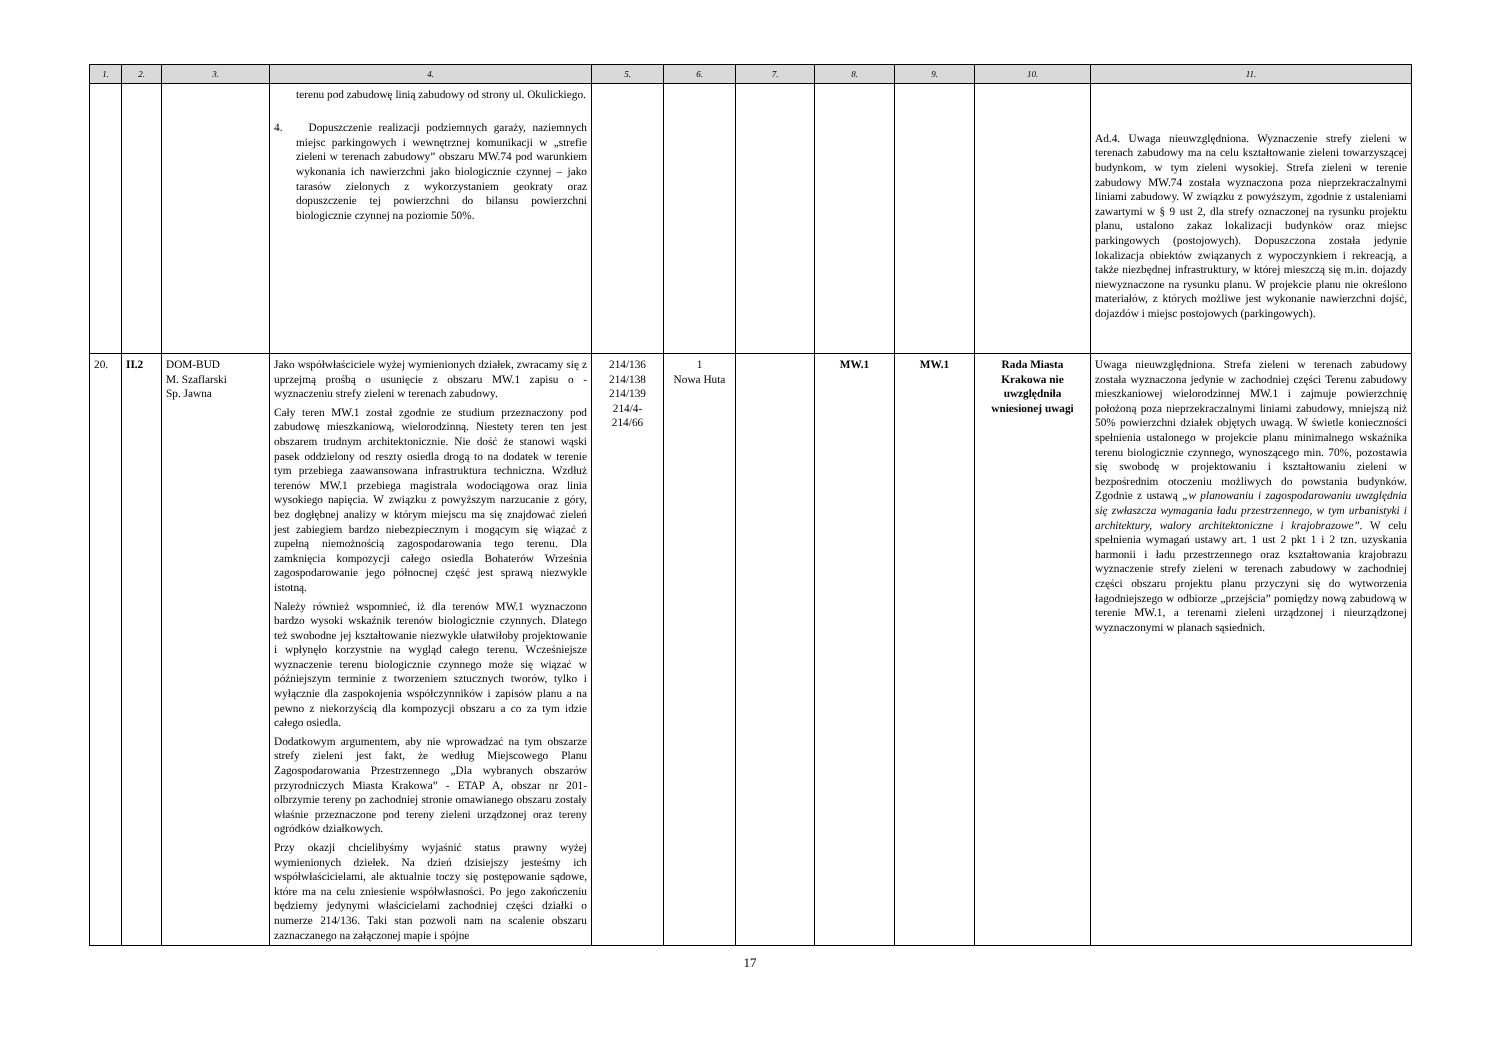| 1. | 2. | 3. | 4. | 5. | 6. | 7. | 8. | 9. | 10. | 11. |
| --- | --- | --- | --- | --- | --- | --- | --- | --- | --- | --- |
| | | | terenu pod zabudowę linią zabudowy od strony ul. Okulickiego. 4. Dopuszczenie realizacji podziemnych garaży, naziemnych miejsc parkingowych i wewnętrznej komunikacji w „strefie zieleni w terenach zabudowy” obszaru MW.74 pod warunkiem wykonania ich nawierzchni jako biologicznie czynnej – jako tarasów zielonych z wykorzystaniem geokraty oraz dopuszczenie tej powierzchni do bilansu powierzchni biologicznie czynnej na poziomie 50%. | | | | | | | Ad.4. Uwaga nieuwzględniona. Wyznaczenie strefy zieleni w terenach zabudowy ma na celu kształtowanie zieleni towarzyszącej budynkom, w tym zieleni wysokiej. Strefa zieleni w terenie zabudowy MW.74 została wyznaczona poza nieprzekraczalnymi liniami zabudowy. W związku z powyższym, zgodnie z ustaleniami zawartymi w § 9 ust 2, dla strefy oznaczonej na rysunku projektu planu, ustalono zakaz lokalizacji budynków oraz miejsc parkingowych (postojowych). Dopuszczona została jedynie lokalizacja obiektów związanych z wypoczynkiem i rekreacją, a także niezbędnej infrastruktury, w której mieszczą się m.in. dojazdy niewyznaczone na rysunku planu. W projekcie planu nie określono materiałów, z których możliwe jest wykonanie nawierzchni dojść, dojazdów i miejsc postojowych (parkingowych). |
| 20. | II.2 | DOM-BUD M. Szaflarski Sp. Jawna | Jako współwłaściciele wyżej wymienionych działek, zwracamy się z uprzejmą prośbą o usunięcie z obszaru MW.1 zapisu o - wyznaczeniu strefy zieleni w terenach zabudowy. Cały teren MW.1 został zgodnie ze studium przeznaczony pod zabudowę mieszkaniową, wielorodzinną. Niestety teren ten jest obszarem trudnym architektonicznie. Nie dość że stanowi wąski pasek oddzielony od reszty osiedla drogą to na dodatek w terenie tym przebiega zaawansowana infrastruktura techniczna. Wzdłuż terenów MW.1 przebiega magistrala wodociągowa oraz linia wysokiego napięcia. W związku z powyższym narzucanie z góry, bez dogłębnej analizy w którym miejscu ma się znajdować zieleń jest zabiegiem bardzo niebezpiecznym i mogącym się wiązać z zupełną niemożnością zagospodarowania tego terenu. Dla zamknięcia kompozycji całego osiedla Bohaterów Września zagospodarowanie jego północnej część jest sprawą niezwykle istotną. Należy również wspomnieć, iż dla terenów MW.1 wyznaczono bardzo wysoki wskaźnik terenów biologicznie czynnych. Dlatego też swobodne jej kształtowanie niezwykle ułatwiłoby projektowanie i wpłynęło korzystnie na wygląd całego terenu. Wcześniejsze wyznaczenie terenu biologicznie czynnego może się wiązać w późniejszym terminie z tworzeniem sztucznych tworów, tylko i wyłącznie dla zaspokojenia współczynników i zapisów planu a na pewno z niekorzyścią dla kompozycji obszaru a co za tym idzie całego osiedla. Dodatkowym argumentem, aby nie wprowadzać na tym obszarze strefy zieleni jest fakt, że według Miejscowego Planu Zagospodarowania Przestrzennego „Dla wybranych obszarów przyrodniczych Miasta Krakowa” - ETAP A, obszar nr 201- olbrzymie tereny po zachodniej stronie omawianego obszaru zostały właśnie przeznaczone pod tereny zieleni urządzonej oraz tereny ogródków działkowych. Przy okazji chcielibyśmy wyjaśnić status prawny wyżej wymienionych dziełek. Na dzień dzisiejszy jesteśmy ich współwłaścicielami, ale aktualnie toczy się postępowanie sądowe, które ma na celu zniesienie współwłasności. Po jego zakończeniu będziemy jedynymi właścicielami zachodniej części działki o numerze 214/136. Taki stan pozwoli nam na scalenie obszaru zaznaczanego na załączonej mapie i spójne | 214/136 214/138 214/139 214/4- 214/66 | 1 Nowa Huta | | MW.1 | MW.1 | Rada Miasta Krakowa nie uwzględniła wniesionej uwagi | Uwaga nieuwzględniona. Strefa zieleni w terenach zabudowy została wyznaczona jedynie w zachodniej części Terenu zabudowy mieszkaniowej wielorodzinnej MW.1 i zajmuje powierzchnię położoną poza nieprzekraczalnymi liniami zabudowy, mniejszą niż 50% powierzchni działek objętych uwagą. W świetle konieczności spełnienia ustalonego w projekcie planu minimalnego wskaźnika terenu biologicznie czynnego, wynoszącego min. 70%, pozostawia się swobodę w projektowaniu i kształtowaniu zieleni w bezpośrednim otoczeniu możliwych do powstania budynków. Zgodnie z ustawą „w planowaniu i zagospodarowaniu uwzględnia się zwłaszcza wymagania ładu przestrzennego, w tym urbanistyki i architektury, walory architektoniczne i krajobrazowe”. W celu spełnienia wymagań ustawy art. 1 ust 2 pkt 1 i 2 tzn. uzyskania harmonii i ładu przestrzennego oraz kształtowania krajobrazu wyznaczenie strefy zieleni w terenach zabudowy w zachodniej części obszaru projektu planu przyczyni się do wytworzenia łagodniejszego w odbiorze „przejścia” pomiędzy nową zabudową w terenie MW.1, a terenami zieleni urządzonej i nieurządzonej wyznaczonymi w planach sąsiednich. |
17